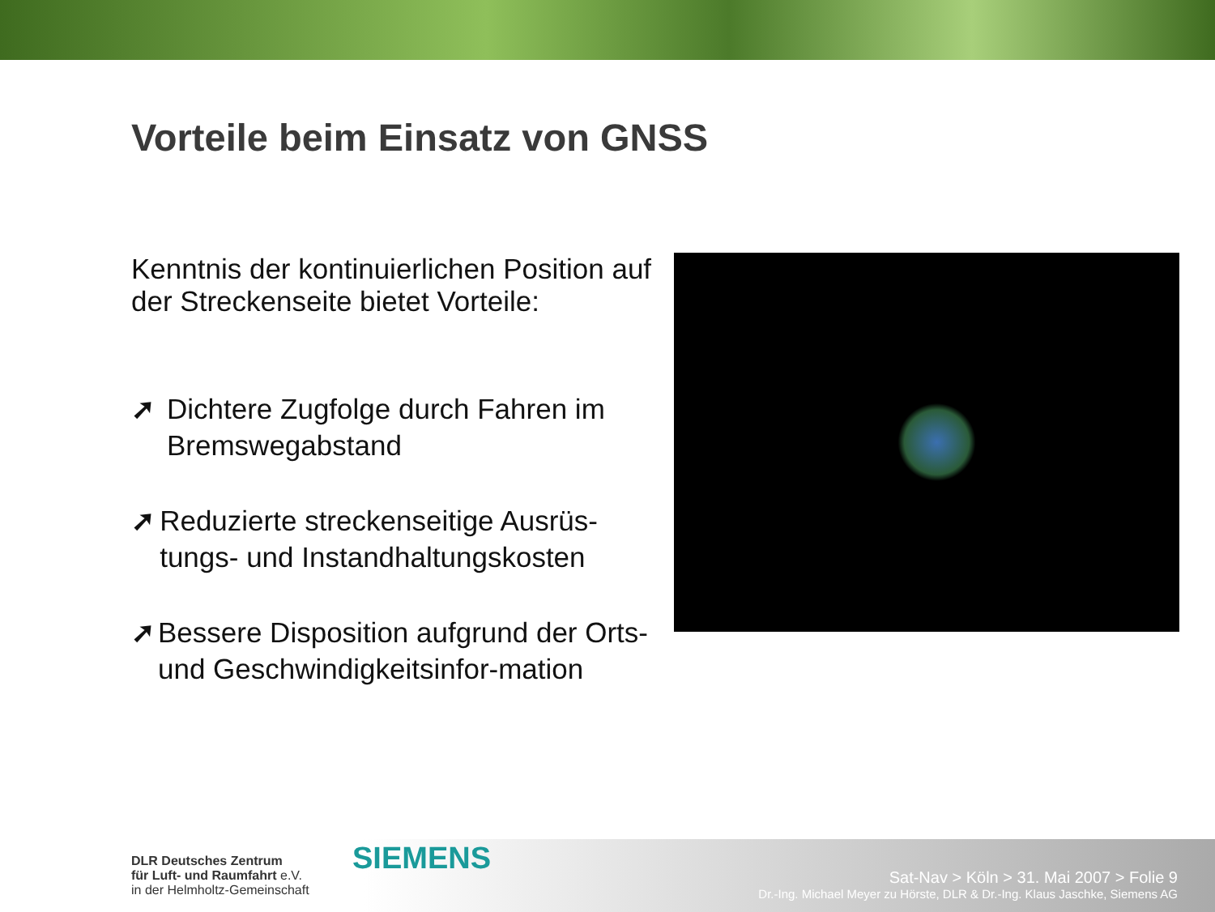Vorteile beim Einsatz von GNSS
Kenntnis der kontinuierlichen Position auf der Streckenseite bietet Vorteile:
➚ Dichtere Zugfolge durch Fahren im Bremswegabstand
➚ Reduzierte streckenseitige Ausrüs-tungs- und Instandhaltungskosten
➚ Bessere Disposition aufgrund der Orts- und Geschwindigkeitsinfor-mation
DLR Deutsches Zentrum
für Luft- und Raumfahrt e.V.
in der Helmholtz-Gemeinschaft
SIEMENS
Sat-Nav > Köln > 31. Mai 2007 > Folie 9
Dr.-Ing. Michael Meyer zu Hörste, DLR & Dr.-Ing. Klaus Jaschke, Siemens AG